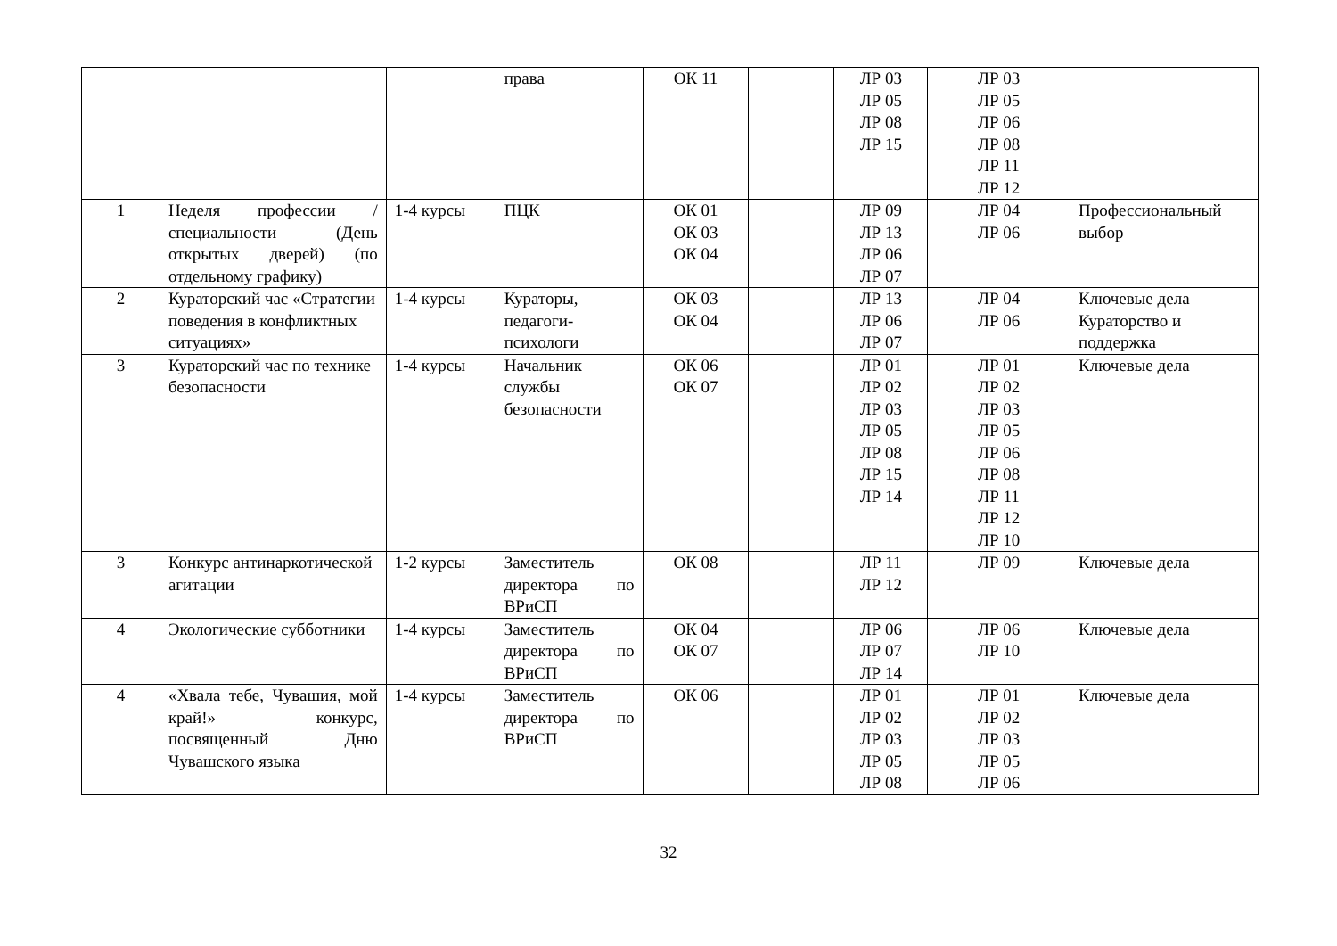| | | | права | ОК 11 | | ЛР 03 ЛР 05 ЛР 08 ЛР 15 | ЛР 03 ЛР 05 ЛР 06 ЛР 08 ЛР 11 ЛР 12 | |
| 1 | Неделя профессии /специальности (День открытых дверей) (по отдельному графику) | 1-4 курсы | ПЦК | ОК 01 ОК 03 ОК 04 | | ЛР 09 ЛР 13 ЛР 06 ЛР 07 | ЛР 04 ЛР 06 | Профессиональный выбор |
| 2 | Кураторский час «Стратегии поведения в конфликтных ситуациях» | 1-4 курсы | Кураторы, педагоги-психологи | ОК 03 ОК 04 | | ЛР 13 ЛР 06 ЛР 07 | ЛР 04 ЛР 06 | Ключевые дела Кураторство и поддержка |
| 3 | Кураторский час по технике безопасности | 1-4 курсы | Начальник службы безопасности | ОК 06 ОК 07 | | ЛР 01 ЛР 02 ЛР 03 ЛР 05 ЛР 08 ЛР 15 ЛР 14 | ЛР 01 ЛР 02 ЛР 03 ЛР 05 ЛР 06 ЛР 08 ЛР 11 ЛР 12 ЛР 10 | Ключевые дела |
| 3 | Конкурс антинаркотической агитации | 1-2 курсы | Заместитель директора по ВРиСП | ОК 08 | | ЛР 11 ЛР 12 | ЛР 09 | Ключевые дела |
| 4 | Экологические субботники | 1-4 курсы | Заместитель директора по ВРиСП | ОК 04 ОК 07 | | ЛР 06 ЛР 07 ЛР 14 | ЛР 06 ЛР 10 | Ключевые дела |
| 4 | «Хвала тебе, Чувашия, мой край!» конкурс, посвященный Дню Чувашского языка | 1-4 курсы | Заместитель директора по ВРиСП | ОК 06 | | ЛР 01 ЛР 02 ЛР 03 ЛР 05 ЛР 08 | ЛР 01 ЛР 02 ЛР 03 ЛР 05 ЛР 06 | Ключевые дела |
32